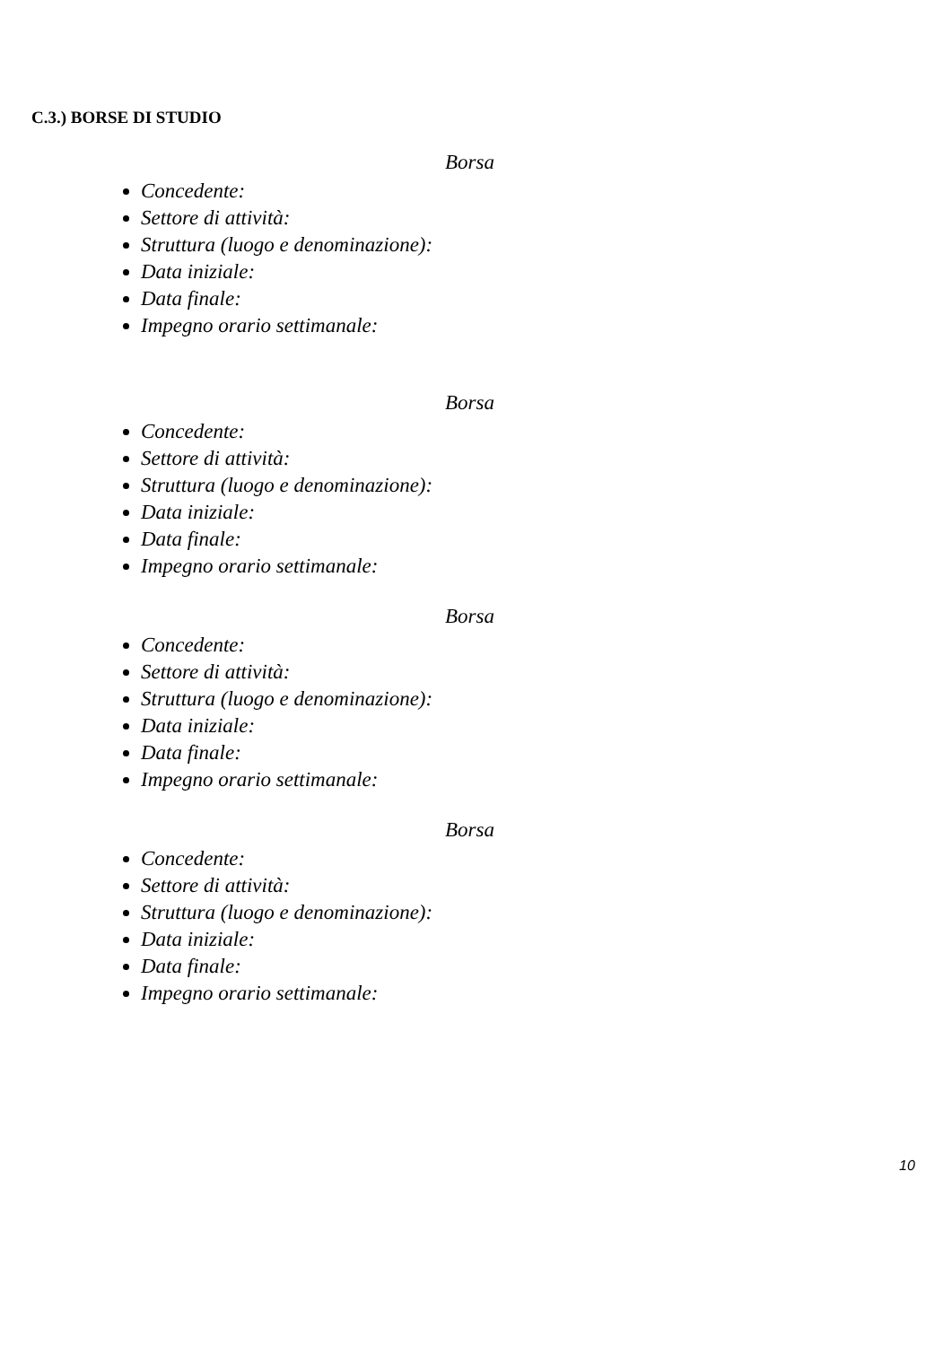C.3.) BORSE DI STUDIO
Borsa
Concedente:
Settore di attività:
Struttura (luogo e denominazione):
Data iniziale:
Data finale:
Impegno orario settimanale:
Borsa
Concedente:
Settore di attività:
Struttura (luogo e denominazione):
Data iniziale:
Data finale:
Impegno orario settimanale:
Borsa
Concedente:
Settore di attività:
Struttura (luogo e denominazione):
Data iniziale:
Data finale:
Impegno orario settimanale:
Borsa
Concedente:
Settore di attività:
Struttura (luogo e denominazione):
Data iniziale:
Data finale:
Impegno orario settimanale:
10